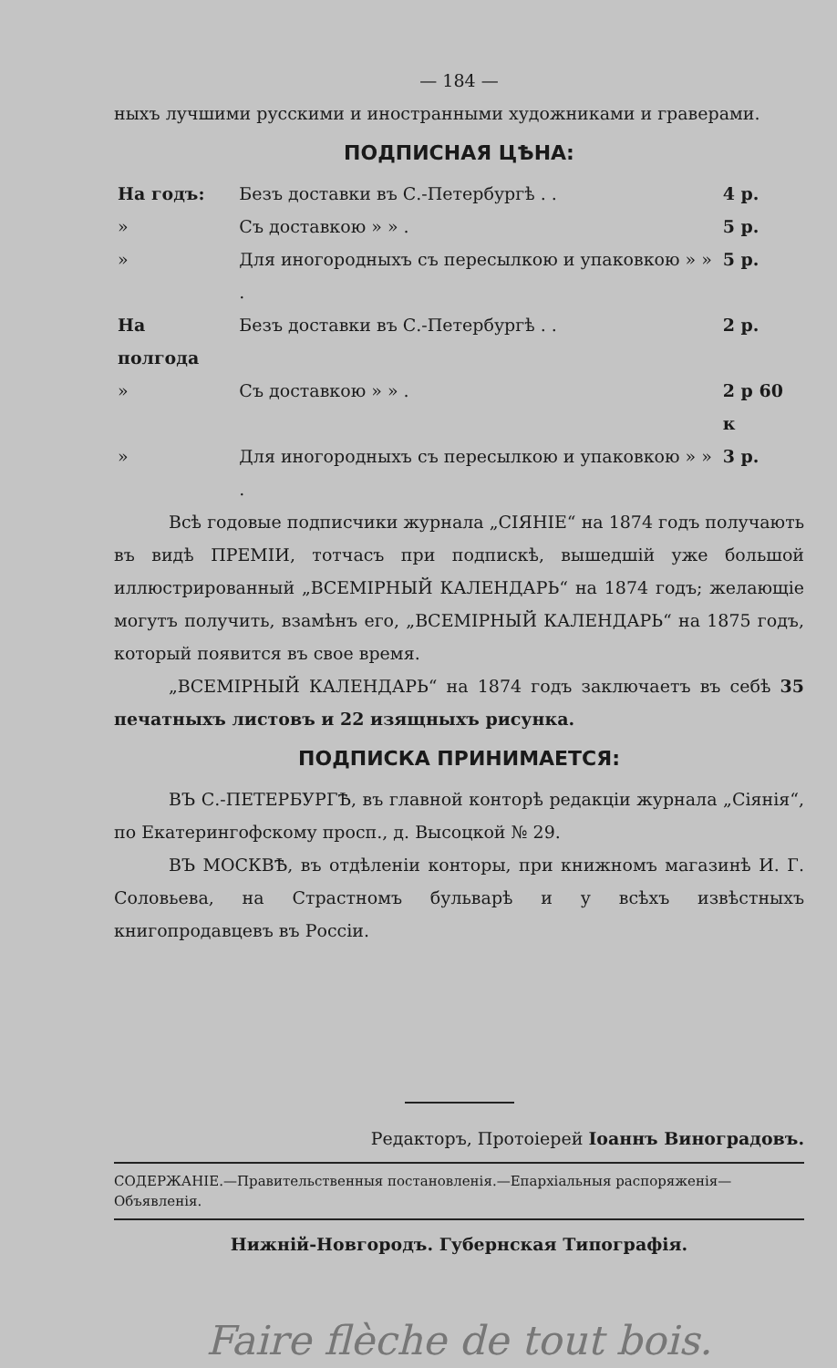— 184 —
ныхъ лучшими русскими и иностранными художниками и граверами.
ПОДПИСНАЯ ЦѢНА:
| На годъ: | Безъ доставки въ С.-Петербургѣ . . | 4 р. |
| » | Съ доставкою » » . | 5 р. |
| » | Для иногородныхъ съ пересылкою и упаковкою » » . | 5 р. |
| На полгода | Безъ доставки въ С.-Петербургѣ . . | 2 р. |
| » | Съ доставкою » » . | 2 р 60 к |
| » | Для иногородныхъ съ пересылкою и упаковкою » » . | 3 р. |
Всѣ годовые подписчики журнала „СІЯНІЕ“ на 1874 годъ получають въ видѣ ПРЕМІИ, тотчасъ при подпискѣ, вышедшій уже большой иллюстрированный „ВСЕМІРНЫЙ КАЛЕНДАРЬ“ на 1874 годъ; желающіе могутъ получить, взамѣнъ его, „ВСЕМІРНЫЙ КАЛЕНДАРЬ“ на 1875 годъ, который появится въ свое время.
„ВСЕМІРНЫЙ КАЛЕНДАРЬ“ на 1874 годъ заключаетъ въ себѣ 35 печатныхъ листовъ и 22 изящныхъ рисунка.
ПОДПИСКА ПРИНИМАЕТСЯ:
ВЪ С.-ПЕТЕРБУРГѢ, въ главной конторѣ редакціи журнала „Сіянія“, по Екатерингофскому просп., д. Высоцкой № 29.
ВЪ МОСКВѢ, въ отдѣленіи конторы, при книжномъ магазинѣ И. Г. Соловьева, на Страстномъ бульварѣ и у всѣхъ извѣстныхъ книгопродавцевъ въ Россіи.
Редакторъ, Протоіерей Іоаннъ Виноградовъ.
СОДЕРЖАНІЕ.—Правительственныя постановленія.—Епархіальныя распоряженія—Объявленія.
Нижній-Новгородъ. Губернская Типографія.
Faire flèche de tout bois.